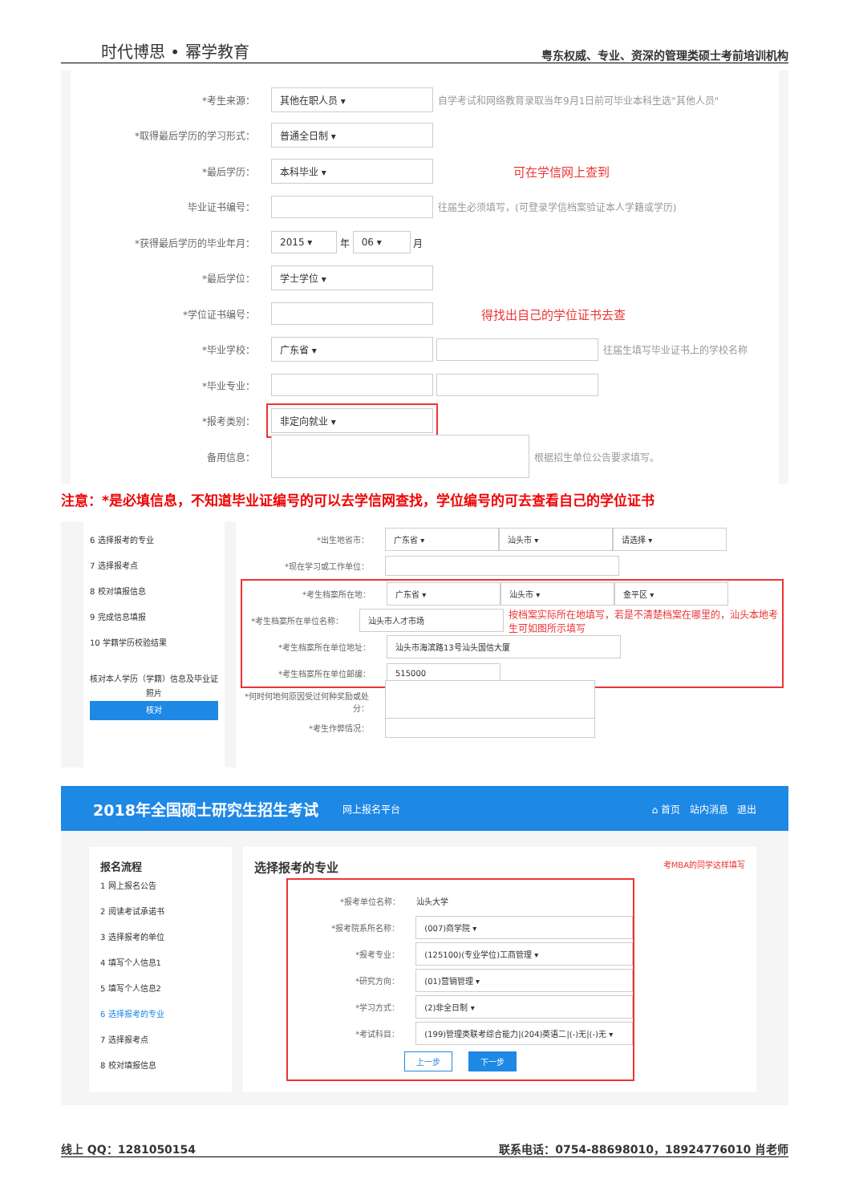时代博思 • 幂学教育 粤东权威、专业、资深的管理类硕士考前培训机构
*考生来源： 其他在职人员 ▾ 自学考试和网络教育录取当年9月1日前可毕业本科生选"其他人员"
*取得最后学历的学习形式： 普通全日制 ▾
*最后学历： 本科毕业 ▾ 可在学信网上查到
毕业证书编号： 往届生必须填写，(可登录学信档案验证本人学籍或学历)
*获得最后学历的毕业年月： 2015 ▾ 年 06 ▾ 月
*最后学位： 学士学位 ▾
*学位证书编号： 得找出自己的学位证书去查
*毕业学校： 广东省 ▾ 往届生填写毕业证书上的学校名称
*毕业专业：
*报考类别： 非定向就业 ▾
备用信息： 根据招生单位公告要求填写。
注意：*是必填信息，不知道毕业证编号的可以去学信网查找，学位编号的可去查看自己的学位证书
6 选择报考的专业
7 选择报考点
8 校对填报信息
9 完成信息填报
10 学籍学历校验结果
核对本人学历（学籍）信息及毕业证照片
核对
*出生地省市： 广东省 ▾ 汕头市 ▾ 请选择 ▾
*现在学习或工作单位：
*考生档案所在地： 广东省 ▾ 汕头市 ▾ 金平区 ▾
*考生档案所在单位名称： 汕头市人才市场 按档案实际所在地填写，若是不清楚档案在哪里的，汕头本地考生可如图所示填写
*考生档案所在单位地址： 汕头市海滨路13号汕头国信大厦
*考生档案所在单位邮编： 515000
*何时何地何原因受过何种奖励或处分：
*考生作弊情况：
2018年全国硕士研究生招生考试 网上报名平台 ⌂ 首页 站内消息 退出
报名流程
1 网上报名公告
2 阅读考试承诺书
3 选择报考的单位
4 填写个人信息1
5 填写个人信息2
6 选择报考的专业
7 选择报考点
8 校对填报信息
选择报考的专业 考MBA的同学这样填写
*报考单位名称： 汕头大学
*报考院系所名称： (007)商学院 ▾
*报考专业： (125100)(专业学位)工商管理 ▾
*研究方向： (01)营销管理 ▾
*学习方式： (2)非全日制 ▾
*考试科目： (199)管理类联考综合能力|(204)英语二|(-)无|(-)无 ▾
上一步 下一步
线上 QQ：1281050154 联系电话：0754-88698010，18924776010 肖老师